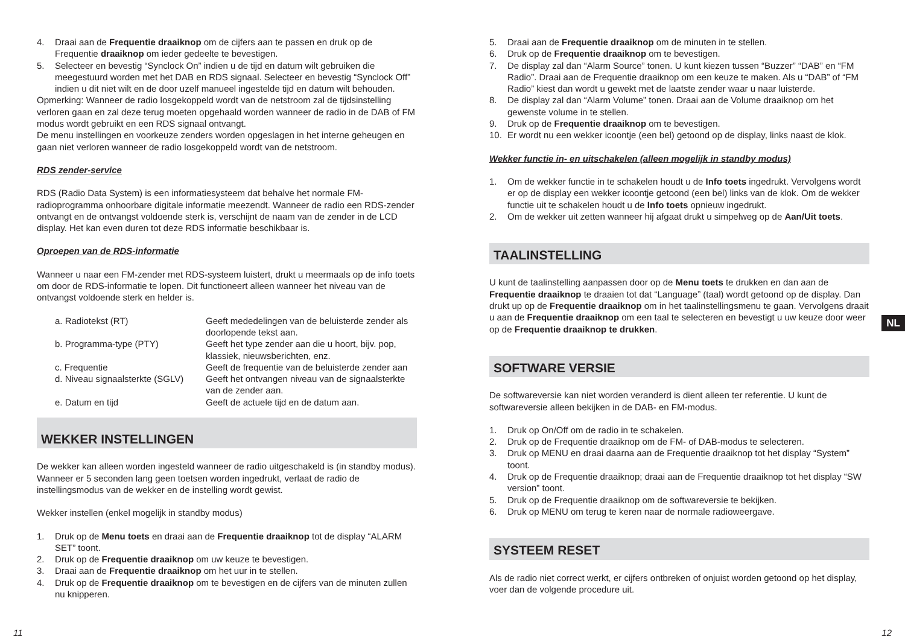4. Draai aan de Frequentie draaiknop om de cijfers aan te passen en druk op de Frequentie draaiknop om ieder gedeelte te bevestigen.
5. Selecteer en bevestig “Synclock On” indien u de tijd en datum wilt gebruiken die meegestuurd worden met het DAB en RDS signaal. Selecteer en bevestig “Synclock Off” indien u dit niet wilt en de door uzelf manueel ingestelde tijd en datum wilt behouden.
Opmerking: Wanneer de radio losgekoppeld wordt van de netstroom zal de tijdsinstelling verloren gaan en zal deze terug moeten opgehaald worden wanneer de radio in de DAB of FM modus wordt gebruikt en een RDS signaal ontvangt.
De menu instellingen en voorkeuze zenders worden opgeslagen in het interne geheugen en gaan niet verloren wanneer de radio losgekoppeld wordt van de netstroom.
RDS zender-service
RDS (Radio Data System) is een informatiesysteem dat behalve het normale FM-radioprogramma onhoorbare digitale informatie meezendt. Wanneer de radio een RDS-zender ontvangt en de ontvangst voldoende sterk is, verschijnt de naam van de zender in de LCD display. Het kan even duren tot deze RDS informatie beschikbaar is.
Oproepen van de RDS-informatie
Wanneer u naar een FM-zender met RDS-systeem luistert, drukt u meermaals op de info toets om door de RDS-informatie te lopen. Dit functioneert alleen wanneer het niveau van de ontvangst voldoende sterk en helder is.
a. Radiotekst (RT) Geeft mededelingen van de beluisterde zender als doorlopende tekst aan. b. Programma-type (PTY) Geeft het type zender aan die u hoort, bijv. pop, klassiek, nieuwsberichten, enz. c. Frequentie Geeft de frequentie van de beluisterde zender aan d. Niveau signaalsterkte (SGLV) Geeft het ontvangen niveau van de signaalsterkte van de zender aan. e. Datum en tijd Geeft de actuele tijd en de datum aan.
WEKKER INSTELLINGEN
De wekker kan alleen worden ingesteld wanneer de radio uitgeschakeld is (in standby modus). Wanneer er 5 seconden lang geen toetsen worden ingedrukt, verlaat de radio de instellingsmodus van de wekker en de instelling wordt gewist.
Wekker instellen (enkel mogelijk in standby modus)
1. Druk op de Menu toets en draai aan de Frequentie draaiknop tot de display “ALARM SET” toont.
2. Druk op de Frequentie draaiknop om uw keuze te bevestigen.
3. Draai aan de Frequentie draaiknop om het uur in te stellen.
4. Druk op de Frequentie draaiknop om te bevestigen en de cijfers van de minuten zullen nu knipperen.
5. Draai aan de Frequentie draaiknop om de minuten in te stellen.
6. Druk op de Frequentie draaiknop om te bevestigen.
7. De display zal dan “Alarm Source” tonen. U kunt kiezen tussen “Buzzer” “DAB” en “FM Radio”. Draai aan de Frequentie draaiknop om een keuze te maken. Als u “DAB” of “FM Radio” kiest dan wordt u gewekt met de laatste zender waar u naar luisterde.
8. De display zal dan “Alarm Volume” tonen. Draai aan de Volume draaiknop om het gewenste volume in te stellen.
9. Druk op de Frequentie draaiknop om te bevestigen.
10. Er wordt nu een wekker icoontje (een bel) getoond op de display, links naast de klok.
Wekker functie in- en uitschakelen (alleen mogelijk in standby modus)
1. Om de wekker functie in te schakelen houdt u de Info toets ingedrukt. Vervolgens wordt er op de display een wekker icoontje getoond (een bel) links van de klok. Om de wekker functie uit te schakelen houdt u de Info toets opnieuw ingedrukt.
2. Om de wekker uit zetten wanneer hij afgaat drukt u simpelweg op de Aan/Uit toets.
TAALINSTELLING
U kunt de taalinstelling aanpassen door op de Menu toets te drukken en dan aan de Frequentie draaiknop te draaien tot dat “Language” (taal) wordt getoond op de display. Dan drukt up op de Frequentie draaiknop om in het taalinstellingsmenu te gaan. Vervolgens draait u aan de Frequentie draaiknop om een taal te selecteren en bevestigt u uw keuze door weer op de Frequentie draaiknop te drukken.
SOFTWARE VERSIE
De softwareversie kan niet worden veranderd is dient alleen ter referentie. U kunt de softwareversie alleen bekijken in de DAB- en FM-modus.
1. Druk op On/Off om de radio in te schakelen.
2. Druk op de Frequentie draaiknop om de FM- of DAB-modus te selecteren.
3. Druk op MENU en draai daarna aan de Frequentie draaiknop tot het display “System” toont.
4. Druk op de Frequentie draaiknop; draai aan de Frequentie draaiknop tot het display “SW version” toont.
5. Druk op de Frequentie draaiknop om de softwareversie te bekijken.
6. Druk op MENU om terug te keren naar de normale radioweergave.
SYSTEEM RESET
Als de radio niet correct werkt, er cijfers ontbreken of onjuist worden getoond op het display, voer dan de volgende procedure uit.
NL
11 12